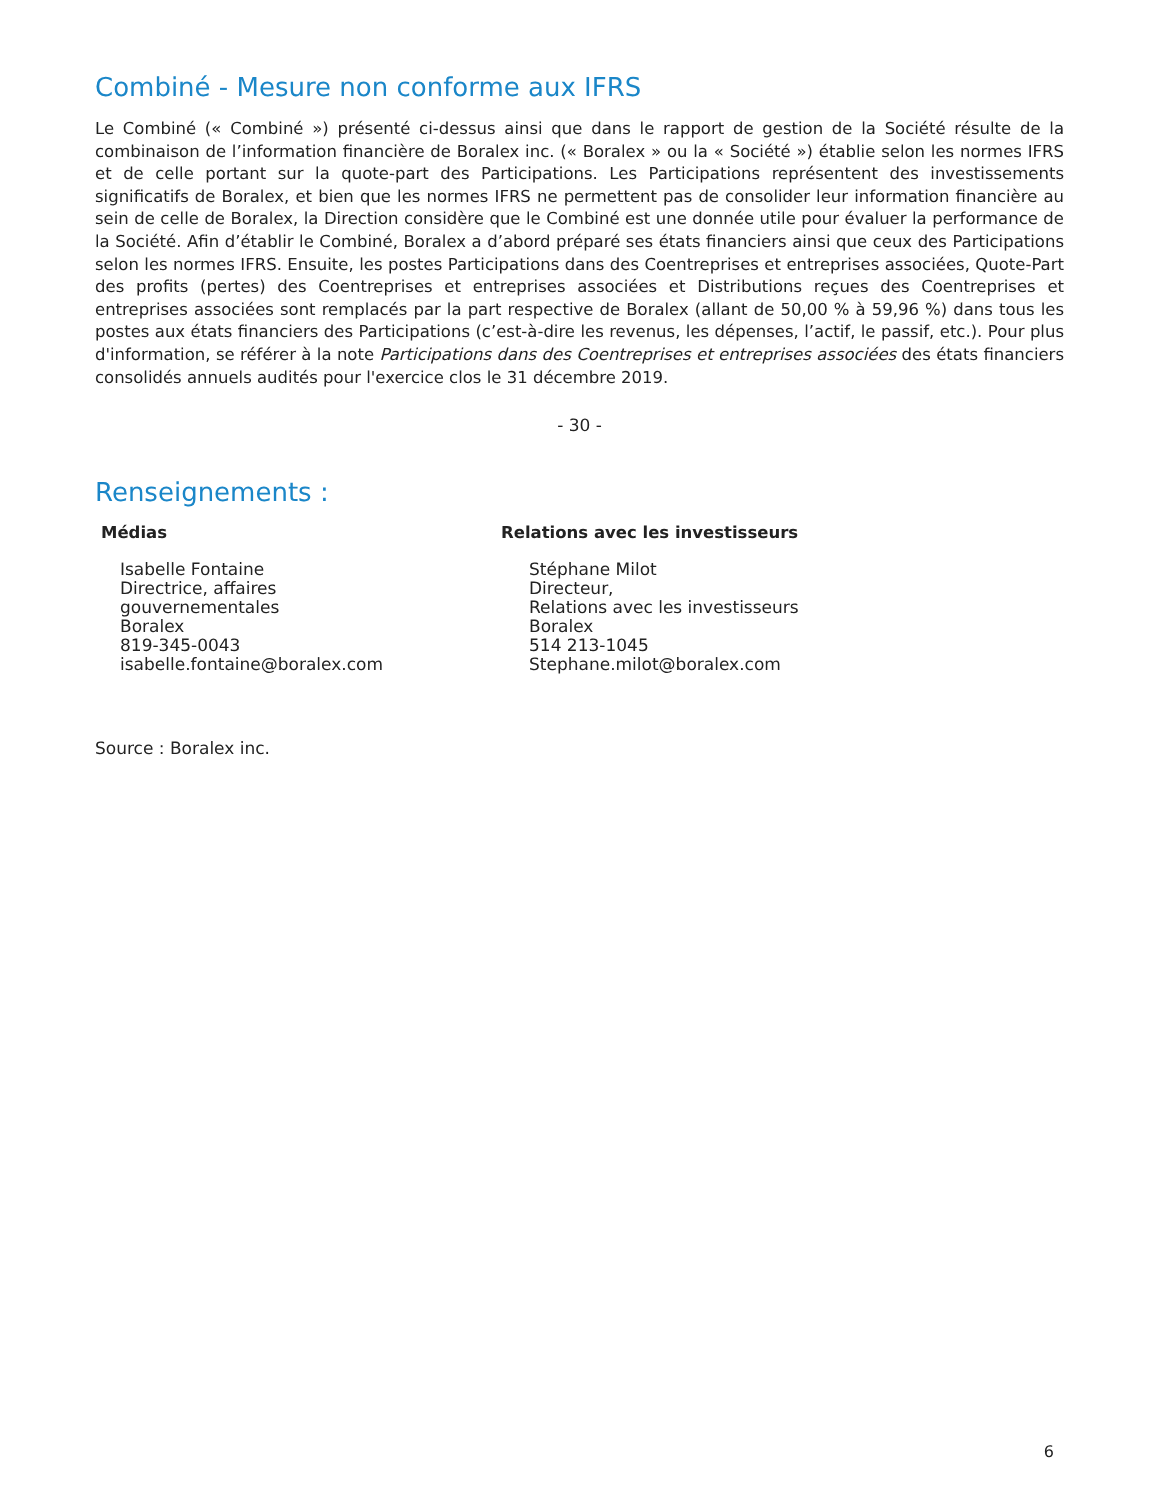Combiné - Mesure non conforme aux IFRS
Le Combiné (« Combiné ») présenté ci-dessus ainsi que dans le rapport de gestion de la Société résulte de la combinaison de l’information financière de Boralex inc. (« Boralex » ou la « Société ») établie selon les normes IFRS et de celle portant sur la quote-part des Participations. Les Participations représentent des investissements significatifs de Boralex, et bien que les normes IFRS ne permettent pas de consolider leur information financière au sein de celle de Boralex, la Direction considère que le Combiné est une donnée utile pour évaluer la performance de la Société. Afin d’établir le Combiné, Boralex a d’abord préparé ses états financiers ainsi que ceux des Participations selon les normes IFRS. Ensuite, les postes Participations dans des Coentreprises et entreprises associées, Quote-Part des profits (pertes) des Coentreprises et entreprises associées et Distributions reçues des Coentreprises et entreprises associées sont remplacés par la part respective de Boralex (allant de 50,00 % à 59,96 %) dans tous les postes aux états financiers des Participations (c’est-à-dire les revenus, les dépenses, l’actif, le passif, etc.). Pour plus d'information, se référer à la note Participations dans des Coentreprises et entreprises associées des états financiers consolidés annuels audités pour l'exercice clos le 31 décembre 2019.
- 30 -
Renseignements :
Médias
Isabelle Fontaine
Directrice, affaires
gouvernementales
Boralex
819-345-0043
isabelle.fontaine@boralex.com
Relations avec les investisseurs
Stéphane Milot
Directeur,
Relations avec les investisseurs
Boralex
514 213-1045
Stephane.milot@boralex.com
Source : Boralex inc.
6